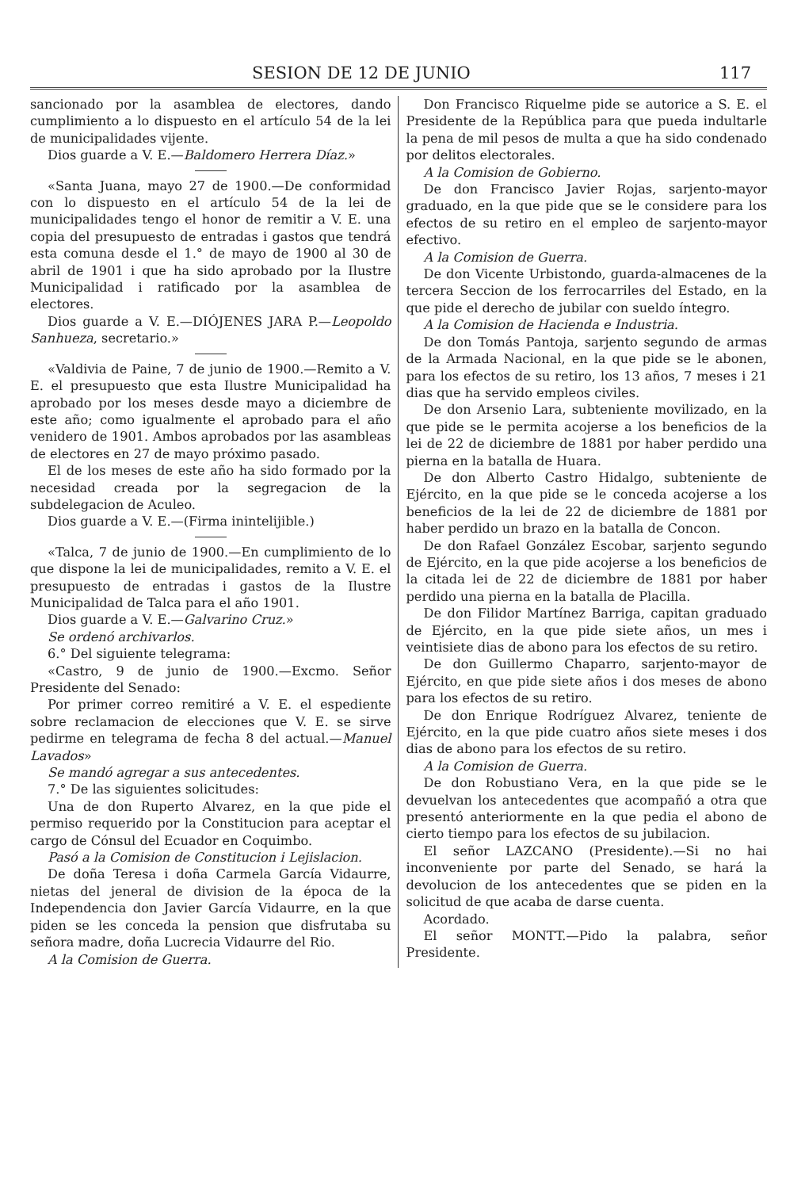SESION DE 12 DE JUNIO 117
sancionado por la asamblea de electores, dando cumplimiento a lo dispuesto en el artículo 54 de la lei de municipalidades vijente.
Dios guarde a V. E.—Baldomero Herrera Díaz.»
«Santa Juana, mayo 27 de 1900.—De conformidad con lo dispuesto en el artículo 54 de la lei de municipalidades tengo el honor de remitir a V. E. una copia del presupuesto de entradas i gastos que tendrá esta comuna desde el 1.° de mayo de 1900 al 30 de abril de 1901 i que ha sido aprobado por la Ilustre Municipalidad i ratificado por la asamblea de electores.
Dios guarde a V. E.—DIÓJENES JARA P.—Leopoldo Sanhueza, secretario.»
«Valdivia de Paine, 7 de junio de 1900.—Remito a V. E. el presupuesto que esta Ilustre Municipalidad ha aprobado por los meses desde mayo a diciembre de este año; como igualmente el aprobado para el año venidero de 1901. Ambos aprobados por las asambleas de electores en 27 de mayo próximo pasado.
El de los meses de este año ha sido formado por la necesidad creada por la segregacion de la subdelegacion de Aculeo.
Dios guarde a V. E.—(Firma inintelijible.)
«Talca, 7 de junio de 1900.—En cumplimiento de lo que dispone la lei de municipalidades, remito a V. E. el presupuesto de entradas i gastos de la Ilustre Municipalidad de Talca para el año 1901.
Dios guarde a V. E.—Galvarino Cruz.»
Se ordenó archivarlos.
6.° Del siguiente telegrama:
«Castro, 9 de junio de 1900.—Excmo. Señor Presidente del Senado:
Por primer correo remitiré a V. E. el espediente sobre reclamacion de elecciones que V. E. se sirve pedirme en telegrama de fecha 8 del actual.—Manuel Lavados»
Se mandó agregar a sus antecedentes.
7.° De las siguientes solicitudes:
Una de don Ruperto Alvarez, en la que pide el permiso requerido por la Constitucion para aceptar el cargo de Cónsul del Ecuador en Coquimbo.
Pasó a la Comision de Constitucion i Lejislacion.
De doña Teresa i doña Carmela García Vidaurre, nietas del jeneral de division de la época de la Independencia don Javier García Vidaurre, en la que piden se les conceda la pension que disfrutaba su señora madre, doña Lucrecia Vidaurre del Rio.
A la Comision de Guerra.
Don Francisco Riquelme pide se autorice a S. E. el Presidente de la República para que pueda indultarle la pena de mil pesos de multa a que ha sido condenado por delitos electorales.
A la Comision de Gobierno.
De don Francisco Javier Rojas, sarjento-mayor graduado, en la que pide que se le considere para los efectos de su retiro en el empleo de sarjento-mayor efectivo.
A la Comision de Guerra.
De don Vicente Urbistondo, guarda-almacenes de la tercera Seccion de los ferrocarriles del Estado, en la que pide el derecho de jubilar con sueldo íntegro.
A la Comision de Hacienda e Industria.
De don Tomás Pantoja, sarjento segundo de armas de la Armada Nacional, en la que pide se le abonen, para los efectos de su retiro, los 13 años, 7 meses i 21 dias que ha servido empleos civiles.
De don Arsenio Lara, subteniente movilizado, en la que pide se le permita acojerse a los beneficios de la lei de 22 de diciembre de 1881 por haber perdido una pierna en la batalla de Huara.
De don Alberto Castro Hidalgo, subteniente de Ejército, en la que pide se le conceda acojerse a los beneficios de la lei de 22 de diciembre de 1881 por haber perdido un brazo en la batalla de Concon.
De don Rafael González Escobar, sarjento segundo de Ejército, en la que pide acojerse a los beneficios de la citada lei de 22 de diciembre de 1881 por haber perdido una pierna en la batalla de Placilla.
De don Filidor Martínez Barriga, capitan graduado de Ejército, en la que pide siete años, un mes i veintisiete dias de abono para los efectos de su retiro.
De don Guillermo Chaparro, sarjento-mayor de Ejército, en que pide siete años i dos meses de abono para los efectos de su retiro.
De don Enrique Rodríguez Alvarez, teniente de Ejército, en la que pide cuatro años siete meses i dos dias de abono para los efectos de su retiro.
A la Comision de Guerra.
De don Robustiano Vera, en la que pide se le devuelvan los antecedentes que acompañó a otra que presentó anteriormente en la que pedia el abono de cierto tiempo para los efectos de su jubilacion.
El señor LAZCANO (Presidente).—Si no hai inconveniente por parte del Senado, se hará la devolucion de los antecedentes que se piden en la solicitud de que acaba de darse cuenta.
Acordado.
El señor MONTT.—Pido la palabra, señor Presidente.